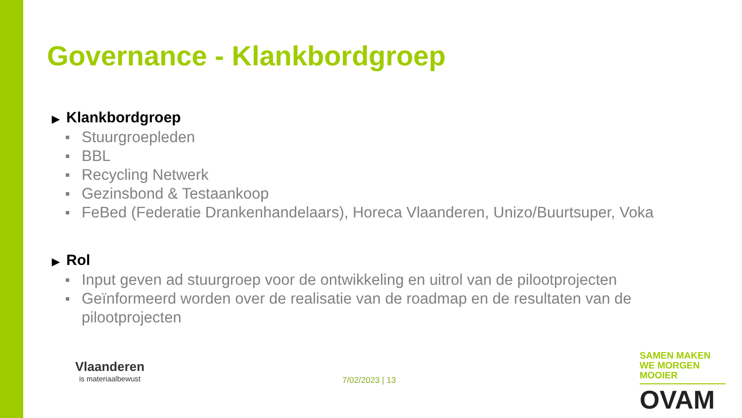Governance - Klankbordgroep
▶ Klankbordgroep
Stuurgroepleden
BBL
Recycling Netwerk
Gezinsbond & Testaankoop
FeBed (Federatie Drankenhandelaars), Horeca Vlaanderen, Unizo/Buurtsuper, Voka
▶ Rol
Input geven ad stuurgroep voor de ontwikkeling en uitrol van de pilootprojecten
Geïnformeerd worden over de realisatie van de roadmap en de resultaten van de pilootprojecten
Vlaanderen
is materiaalbewust
7/02/2023 | 13
SAMEN MAKEN WE MORGEN MOOIER
OVAM